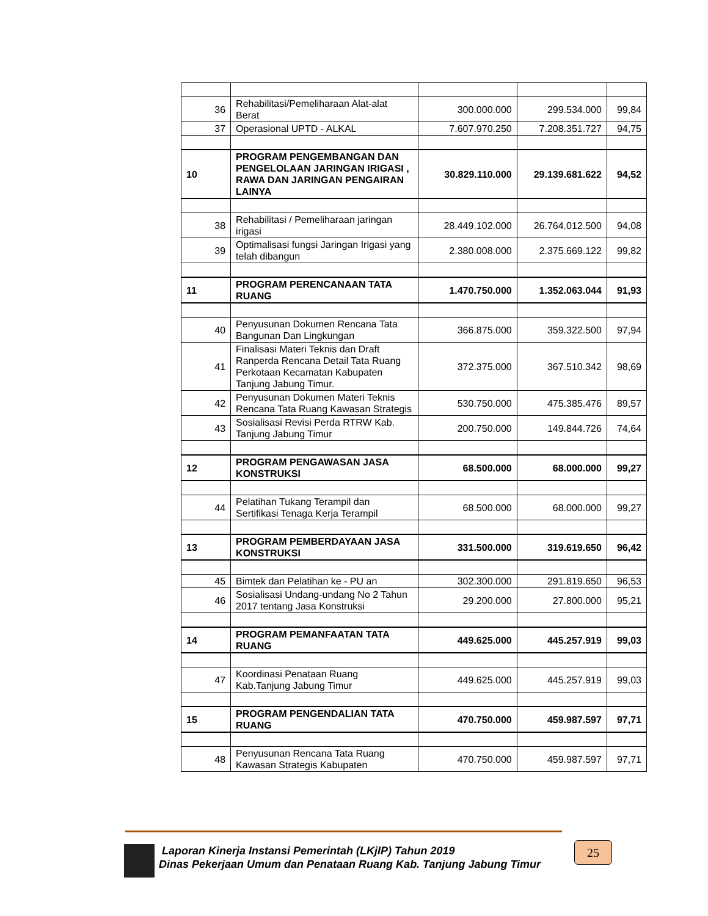| 36 | Rehabilitasi/Pemeliharaan Alat-alat Berat | 300.000.000 | 299.534.000 | 99,84 |
| 37 | Operasional UPTD - ALKAL | 7.607.970.250 | 7.208.351.727 | 94,75 |
| 10 | PROGRAM PENGEMBANGAN DAN PENGELOLAAN JARINGAN IRIGASI , RAWA DAN JARINGAN PENGAIRAN LAINYA | 30.829.110.000 | 29.139.681.622 | 94,52 |
| 38 | Rehabilitasi / Pemeliharaan jaringan irigasi | 28.449.102.000 | 26.764.012.500 | 94,08 |
| 39 | Optimalisasi fungsi Jaringan Irigasi yang telah dibangun | 2.380.008.000 | 2.375.669.122 | 99,82 |
| 11 | PROGRAM PERENCANAAN TATA RUANG | 1.470.750.000 | 1.352.063.044 | 91,93 |
| 40 | Penyusunan Dokumen Rencana Tata Bangunan Dan Lingkungan | 366.875.000 | 359.322.500 | 97,94 |
| 41 | Finalisasi Materi Teknis dan Draft Ranperda Rencana Detail Tata Ruang Perkotaan Kecamatan Kabupaten Tanjung Jabung Timur. | 372.375.000 | 367.510.342 | 98,69 |
| 42 | Penyusunan Dokumen Materi Teknis Rencana Tata Ruang Kawasan Strategis | 530.750.000 | 475.385.476 | 89,57 |
| 43 | Sosialisasi Revisi Perda RTRW Kab. Tanjung Jabung Timur | 200.750.000 | 149.844.726 | 74,64 |
| 12 | PROGRAM PENGAWASAN JASA KONSTRUKSI | 68.500.000 | 68.000.000 | 99,27 |
| 44 | Pelatihan Tukang Terampil dan Sertifikasi Tenaga Kerja Terampil | 68.500.000 | 68.000.000 | 99,27 |
| 13 | PROGRAM PEMBERDAYAAN JASA KONSTRUKSI | 331.500.000 | 319.619.650 | 96,42 |
| 45 | Bimtek dan Pelatihan ke - PU an | 302.300.000 | 291.819.650 | 96,53 |
| 46 | Sosialisasi Undang-undang No 2 Tahun 2017 tentang Jasa Konstruksi | 29.200.000 | 27.800.000 | 95,21 |
| 14 | PROGRAM PEMANFAATAN TATA RUANG | 449.625.000 | 445.257.919 | 99,03 |
| 47 | Koordinasi Penataan Ruang Kab.Tanjung Jabung Timur | 449.625.000 | 445.257.919 | 99,03 |
| 15 | PROGRAM PENGENDALIAN TATA RUANG | 470.750.000 | 459.987.597 | 97,71 |
| 48 | Penyusunan Rencana Tata Ruang Kawasan Strategis Kabupaten | 470.750.000 | 459.987.597 | 97,71 |
Laporan Kinerja Instansi Pemerintah (LKjIP) Tahun 2019
Dinas Pekerjaan Umum dan Penataan Ruang Kab. Tanjung Jabung Timur
25